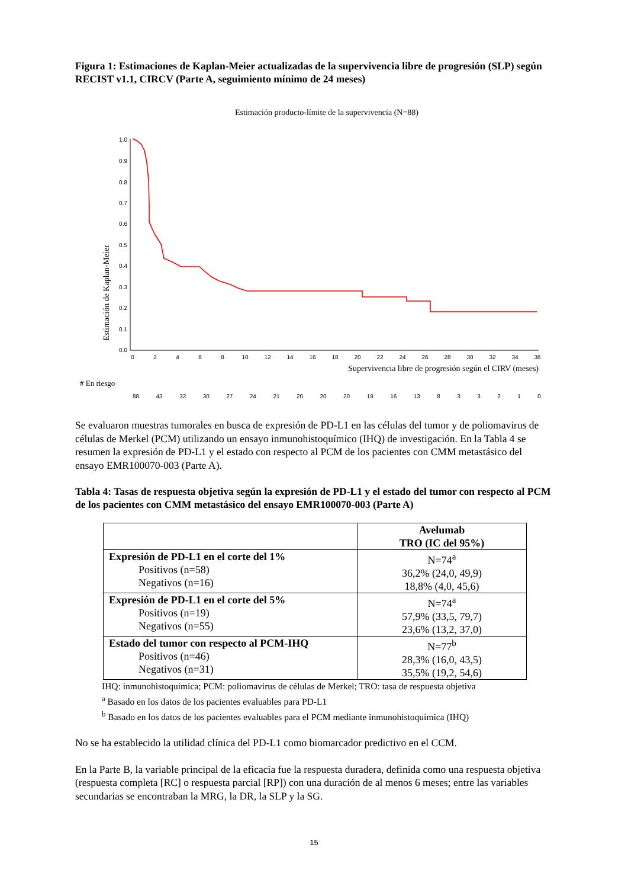Figura 1: Estimaciones de Kaplan-Meier actualizadas de la supervivencia libre de progresión (SLP) según RECIST v1.1, CIRCV (Parte A, seguimiento mínimo de 24 meses)
Estimación producto-límite de la supervivencia (N=88)
Estimación de Kaplan-Meier
1.0
0.9
0.8
0.7
0.6
0.5
0.4
0.3
0.2
0.1
0.0
0
2
4
6
8
10
12
14
16
18
20
22
24
26
28
30
32
34
36
Supervivencia libre de progresión según el CIRV (meses)
# En riesgo
88 43 32 30 27 24 21 20 20 20 19 16 13 833210
Se evaluaron muestras tumorales en busca de expresión de PD-L1 en las células del tumor y de poliomavirus de células de Merkel (PCM) utilizando un ensayo inmunohistoquímico (IHQ) de investigación. En la Tabla 4 se resumen la expresión de PD-L1 y el estado con respecto al PCM de los pacientes con CMM metastásico del ensayo EMR100070-003 (Parte A).
Tabla 4: Tasas de respuesta objetiva según la expresión de PD-L1 y el estado del tumor con respecto al PCM de los pacientes con CMM metastásico del ensayo EMR100070-003 (Parte A)
| | Avelumab TRO (IC del 95%) |
| --- | --- |
| Expresión de PD-L1 en el corte del 1% Positivos (n=58) Negativos (n=16) | N=74<sup>a</sup> 36,2% (24,0, 49,9) 18,8% (4,0, 45,6) |
| Expresión de PD-L1 en el corte del 5% Positivos (n=19) Negativos (n=55) | N=74<sup>a</sup> 57,9% (33,5, 79,7) 23,6% (13,2, 37,0) |
| Estado del tumor con respecto al PCM-IHQ Positivos (n=46) Negativos (n=31) | N=77<sup>b</sup> 28,3% (16,0, 43,5) 35,5% (19,2, 54,6) |
IHQ: inmunohistoquímica; PCM: poliomavirus de células de Merkel; TRO: tasa de respuesta objetiva
<sup>a</sup> Basado en los datos de los pacientes evaluables para PD-L1
<sup>b</sup> Basado en los datos de los pacientes evaluables para el PCM mediante inmunohistoquímica (IHQ)
No se ha establecido la utilidad clínica del PD-L1 como biomarcador predictivo en el CCM.
En la Parte B, la variable principal de la eficacia fue la respuesta duradera, definida como una respuesta objetiva (respuesta completa [RC] o respuesta parcial [RP]) con una duración de al menos 6 meses; entre las variables secundarias se encontraban la MRG, la DR, la SLP y la SG.
15